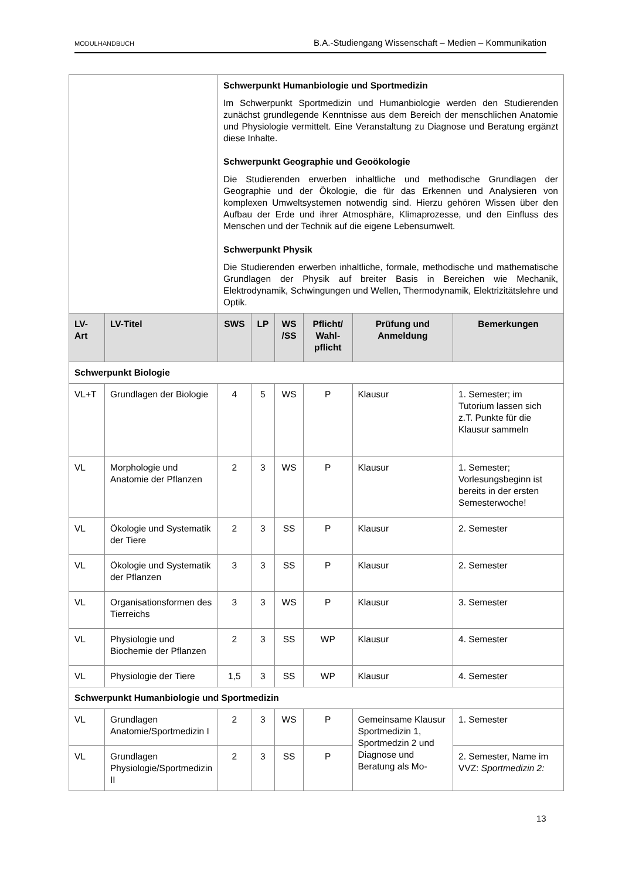MODULHANDBUCH B.A.-Studiengang Wissenschaft – Medien – Kommunikation
| | | Schwerpunkt Humanbiologie und Sportmedizin Im Schwerpunkt Sportmedizin und Humanbiologie werden den Studierenden zunächst grundlegende Kenntnisse aus dem Bereich der menschlichen Anatomie und Physiologie vermittelt. Eine Veranstaltung zu Diagnose und Beratung ergänzt diese Inhalte. Schwerpunkt Geographie und Geoökologie Die Studierenden erwerben inhaltliche und methodische Grundlagen der Geographie und der Ökologie, die für das Erkennen und Analysieren von komplexen Umweltsystemen notwendig sind. Hierzu gehören Wissen über den Aufbau der Erde und ihrer Atmosphäre, Klimaprozesse, und den Einfluss des Menschen und der Technik auf die eigene Lebensumwelt. Schwerpunkt Physik Die Studierenden erwerben inhaltliche, formale, methodische und mathematische Grundlagen der Physik auf breiter Basis in Bereichen wie Mechanik, Elektrodynamik, Schwingungen und Wellen, Thermodynamik, Elektrizitätslehre und Optik. | | | | | |
| LV-Art | LV-Titel | SWS | LP | WS /SS | Pflicht/ Wahl-pflicht | Prüfung und Anmeldung | Bemerkungen |
| Schwerpunkt Biologie | | | | | | | |
| VL+T | Grundlagen der Biologie | 4 | 5 | WS | P | Klausur | 1. Semester; im Tutorium lassen sich z.T. Punkte für die Klausur sammeln |
| VL | Morphologie und Anatomie der Pflanzen | 2 | 3 | WS | P | Klausur | 1. Semester; Vorlesungsbeginn ist bereits in der ersten Semesterwoche! |
| VL | Ökologie und Systematik der Tiere | 2 | 3 | SS | P | Klausur | 2. Semester |
| VL | Ökologie und Systematik der Pflanzen | 3 | 3 | SS | P | Klausur | 2. Semester |
| VL | Organisationsformen des Tierreichs | 3 | 3 | WS | P | Klausur | 3. Semester |
| VL | Physiologie und Biochemie der Pflanzen | 2 | 3 | SS | WP | Klausur | 4. Semester |
| VL | Physiologie der Tiere | 1,5 | 3 | SS | WP | Klausur | 4. Semester |
| Schwerpunkt Humanbiologie und Sportmedizin | | | | | | | |
| VL | Grundlagen Anatomie/Sportmedizin I | 2 | 3 | WS | P | Gemeinsame Klausur Sportmedizin 1, Sportmedzin 2 und Diagnose und Beratung als Mo- | 1. Semester |
| VL | Grundlagen Physiologie/Sportmedizin II | 2 | 3 | SS | P | | 2. Semester, Name im VVZ: Sportmedizin 2: |
13